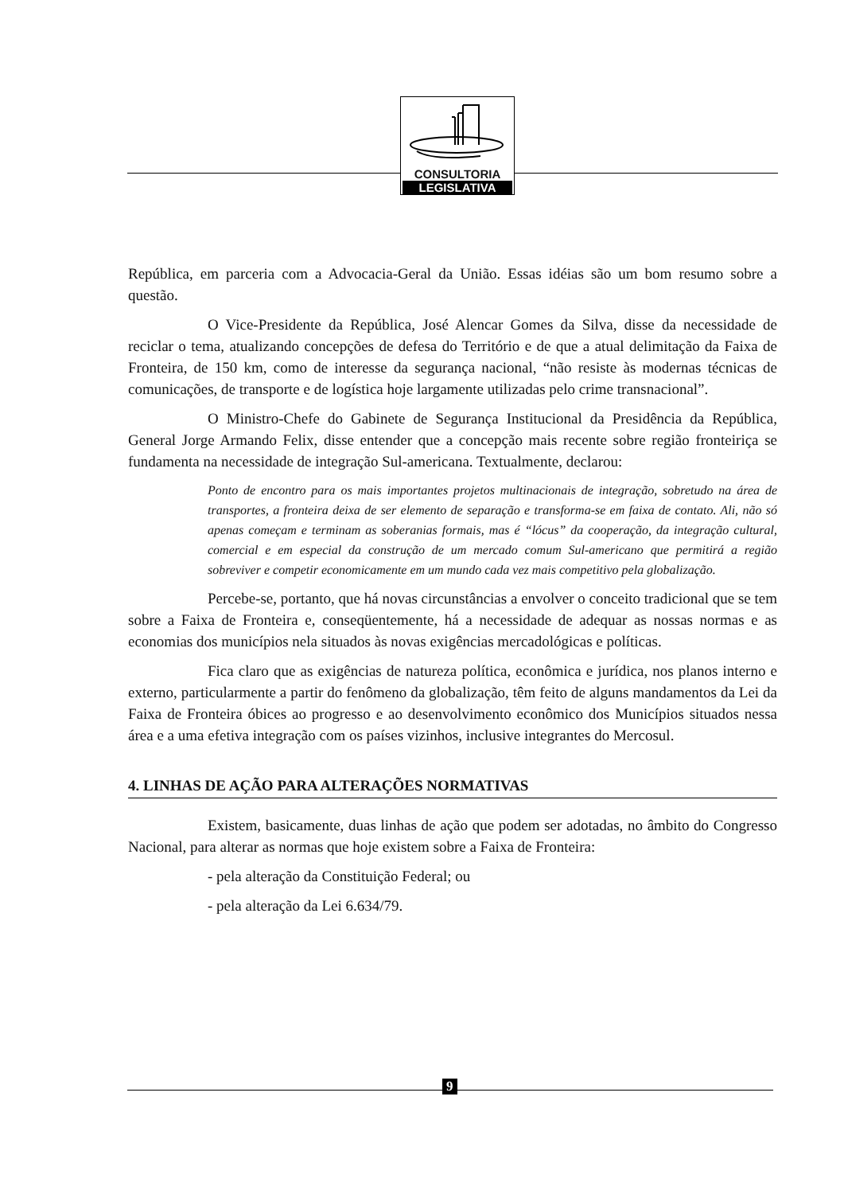CONSULTORIA
LEGISLATIVA
República, em parceria com a Advocacia-Geral da União. Essas idéias são um bom resumo sobre a questão.
O Vice-Presidente da República, José Alencar Gomes da Silva, disse da necessidade de reciclar o tema, atualizando concepções de defesa do Território e de que a atual delimitação da Faixa de Fronteira, de 150 km, como de interesse da segurança nacional, “não resiste às modernas técnicas de comunicações, de transporte e de logística hoje largamente utilizadas pelo crime transnacional”.
O Ministro-Chefe do Gabinete de Segurança Institucional da Presidência da República, General Jorge Armando Felix, disse entender que a concepção mais recente sobre região fronteiriça se fundamenta na necessidade de integração Sul-americana. Textualmente, declarou:
Ponto de encontro para os mais importantes projetos multinacionais de integração, sobretudo na área de transportes, a fronteira deixa de ser elemento de separação e transforma-se em faixa de contato. Ali, não só apenas começam e terminam as soberanias formais, mas é “lócus” da cooperação, da integração cultural, comercial e em especial da construção de um mercado comum Sul-americano que permitirá a região sobreviver e competir economicamente em um mundo cada vez mais competitivo pela globalização.
Percebe-se, portanto, que há novas circunstâncias a envolver o conceito tradicional que se tem sobre a Faixa de Fronteira e, conseqüentemente, há a necessidade de adequar as nossas normas e as economias dos municípios nela situados às novas exigências mercadológicas e políticas.
Fica claro que as exigências de natureza política, econômica e jurídica, nos planos interno e externo, particularmente a partir do fenômeno da globalização, têm feito de alguns mandamentos da Lei da Faixa de Fronteira óbices ao progresso e ao desenvolvimento econômico dos Municípios situados nessa área e a uma efetiva integração com os países vizinhos, inclusive integrantes do Mercosul.
4. LINHAS DE AÇÃO PARA ALTERAÇÕES NORMATIVAS
Existem, basicamente, duas linhas de ação que podem ser adotadas, no âmbito do Congresso Nacional, para alterar as normas que hoje existem sobre a Faixa de Fronteira:
- pela alteração da Constituição Federal; ou
- pela alteração da Lei 6.634/79.
9